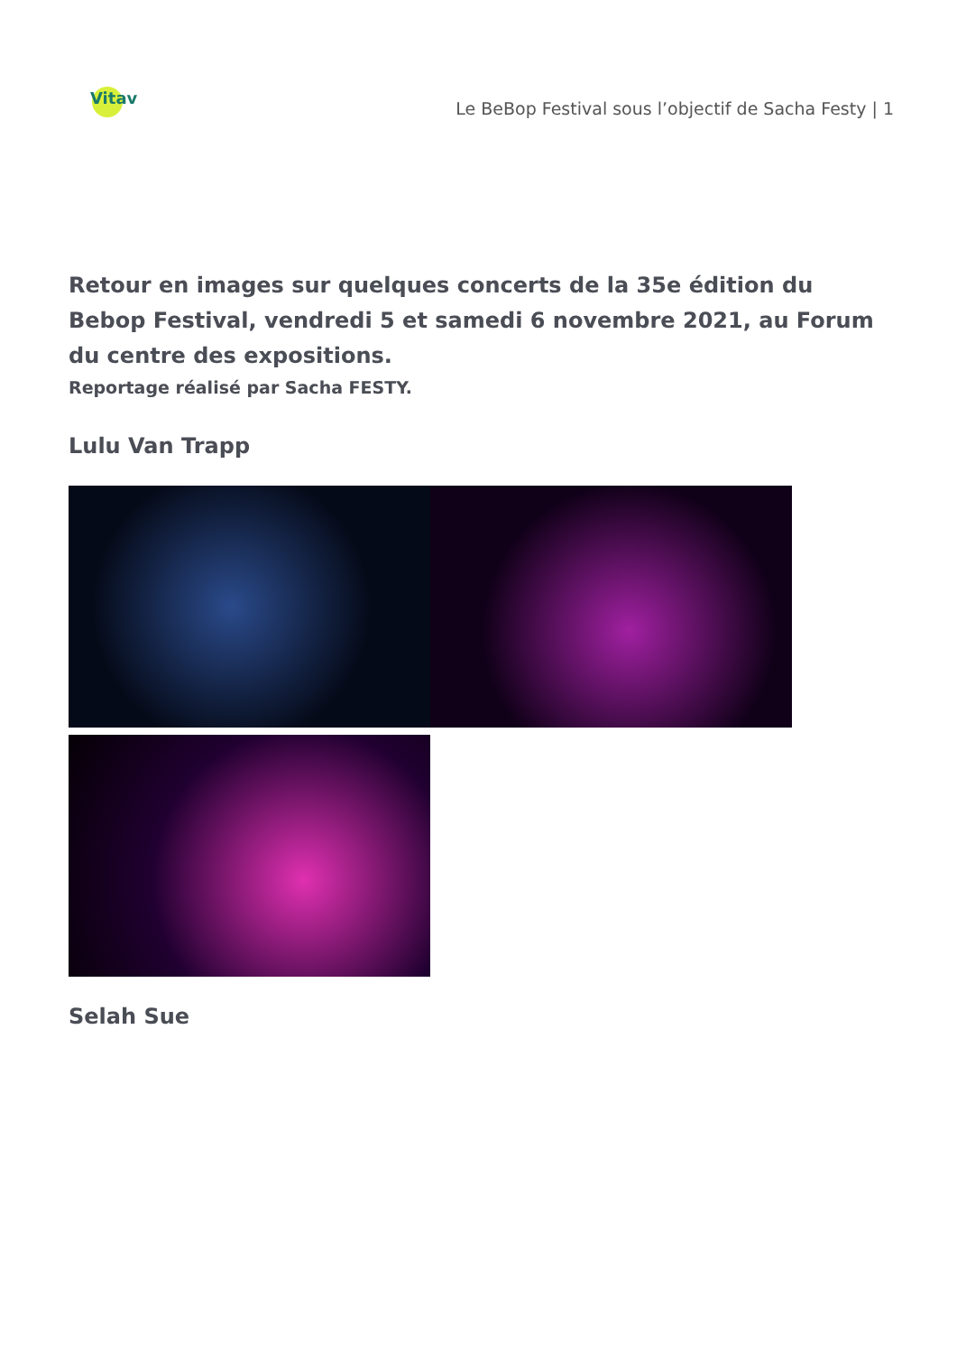Vitav
Le BeBop Festival sous l’objectif de Sacha Festy | 1
Retour en images sur quelques concerts de la 35e édition du Bebop Festival, vendredi 5 et samedi 6 novembre 2021, au Forum du centre des expositions.
Reportage réalisé par Sacha FESTY.
Lulu Van Trapp
Selah Sue